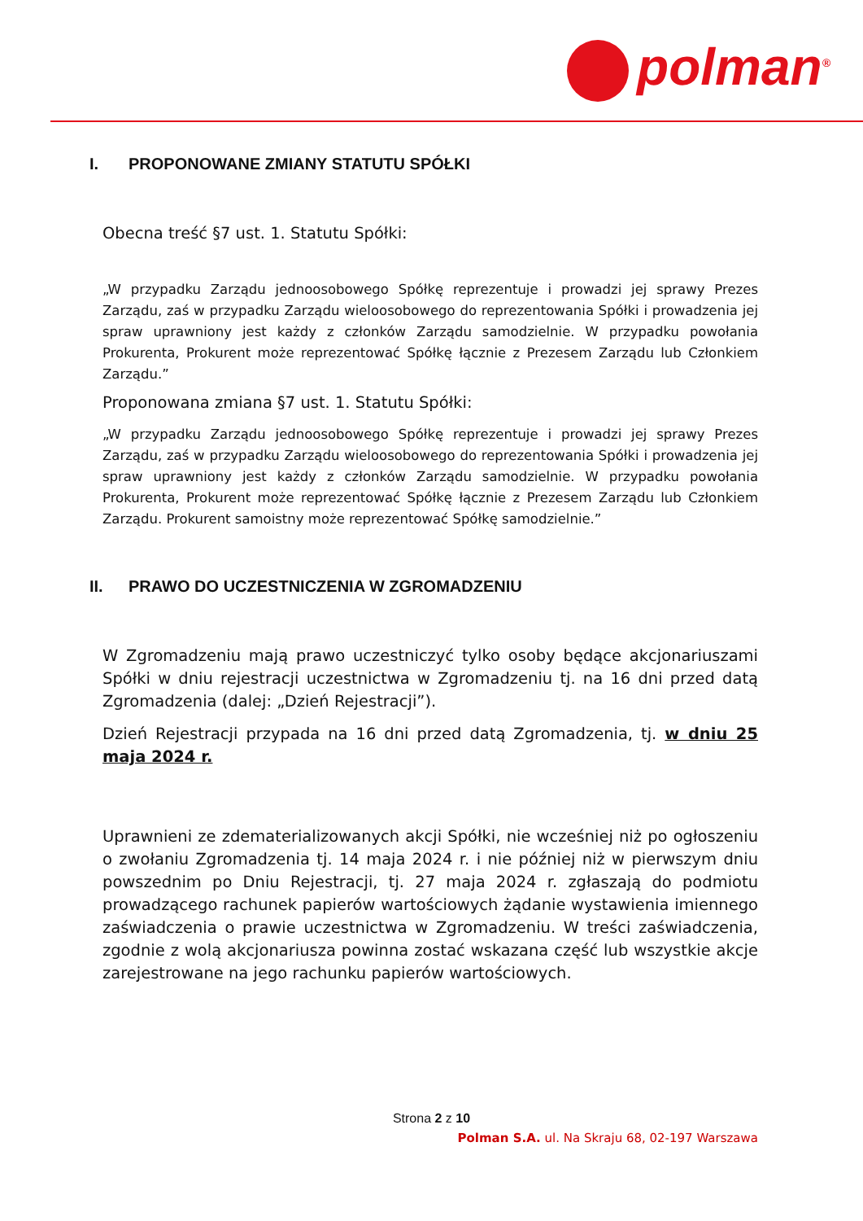polman<sup>®</sup>
I. PROPONOWANE ZMIANY STATUTU SPÓŁKI
Obecna treść §7 ust. 1. Statutu Spółki:
„W przypadku Zarządu jednoosobowego Spółkę reprezentuje i prowadzi jej sprawy Prezes Zarządu, zaś w przypadku Zarządu wieloosobowego do reprezentowania Spółki i prowadzenia jej spraw uprawniony jest każdy z członków Zarządu samodzielnie. W przypadku powołania Prokurenta, Prokurent może reprezentować Spółkę łącznie z Prezesem Zarządu lub Członkiem Zarządu.”
Proponowana zmiana §7 ust. 1. Statutu Spółki:
„W przypadku Zarządu jednoosobowego Spółkę reprezentuje i prowadzi jej sprawy Prezes Zarządu, zaś w przypadku Zarządu wieloosobowego do reprezentowania Spółki i prowadzenia jej spraw uprawniony jest każdy z członków Zarządu samodzielnie. W przypadku powołania Prokurenta, Prokurent może reprezentować Spółkę łącznie z Prezesem Zarządu lub Członkiem Zarządu. Prokurent samoistny może reprezentować Spółkę samodzielnie.”
II. PRAWO DO UCZESTNICZENIA W ZGROMADZENIU
W Zgromadzeniu mają prawo uczestniczyć tylko osoby będące akcjonariuszami Spółki w dniu rejestracji uczestnictwa w Zgromadzeniu tj. na 16 dni przed datą Zgromadzenia (dalej: „Dzień Rejestracji”).
Dzień Rejestracji przypada na 16 dni przed datą Zgromadzenia, tj. w dniu 25 maja 2024 r.
Uprawnieni ze zdematerializowanych akcji Spółki, nie wcześniej niż po ogłoszeniu o zwołaniu Zgromadzenia tj. 14 maja 2024 r. i nie później niż w pierwszym dniu powszednim po Dniu Rejestracji, tj. 27 maja 2024 r. zgłaszają do podmiotu prowadzącego rachunek papierów wartościowych żądanie wystawienia imiennego zaświadczenia o prawie uczestnictwa w Zgromadzeniu. W treści zaświadczenia, zgodnie z wolą akcjonariusza powinna zostać wskazana część lub wszystkie akcje zarejestrowane na jego rachunku papierów wartościowych.
Strona 2 z 10
Polman S.A. ul. Na Skraju 68, 02-197 Warszawa